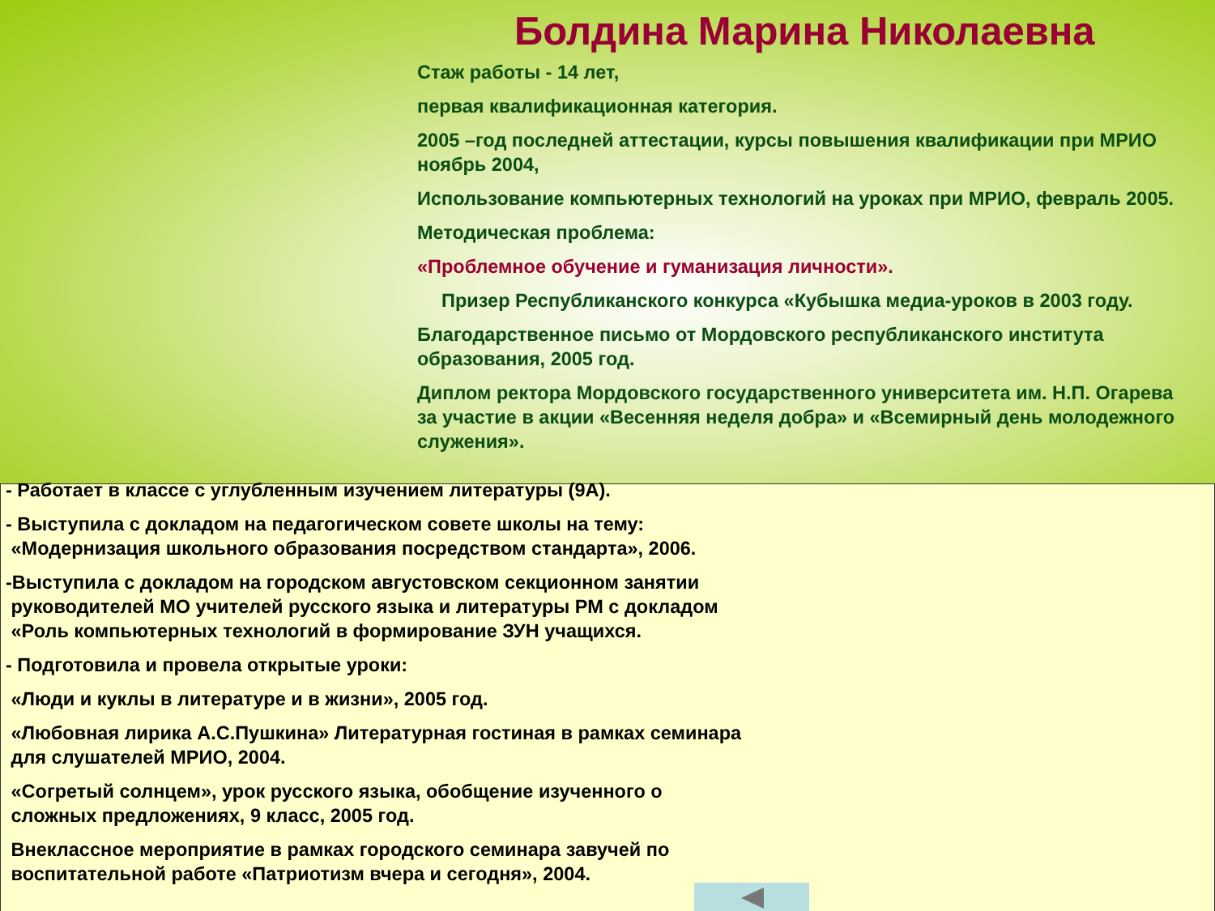Болдина Марина Николаевна
Стаж работы - 14 лет,
первая квалификационная категория.
2005 –год последней аттестации, курсы повышения квалификации при МРИО ноябрь 2004,
Использование компьютерных технологий на уроках при МРИО, февраль 2005.
Методическая проблема:
«Проблемное обучение и гуманизация личности».
Призер Республиканского конкурса «Кубышка медиа-уроков в 2003 году.
Благодарственное письмо от Мордовского республиканского института образования, 2005 год.
Диплом ректора Мордовского государственного университета им. Н.П. Огарева за участие в акции «Весенняя неделя добра» и «Всемирный день молодежного служения».
- Работает в классе с углубленным изучением литературы (9А).
- Выступила с докладом на педагогическом совете школы на тему:
«Модернизация школьного образования посредством стандарта», 2006.
-Выступила с докладом на городском августовском секционном занятии
руководителей МО учителей русского языка и литературы РМ с докладом
«Роль компьютерных технологий в формирование ЗУН учащихся.
- Подготовила и провела открытые уроки:
«Люди и куклы в литературе и в жизни», 2005 год.
«Любовная лирика А.С.Пушкина» Литературная гостиная в рамках семинара
для слушателей МРИО, 2004.
«Согретый солнцем», урок русского языка, обобщение изученного о
сложных предложениях, 9 класс, 2005 год.
Внеклассное мероприятие в рамках городского семинара завучей по
воспитательной работе «Патриотизм вчера и сегодня», 2004.